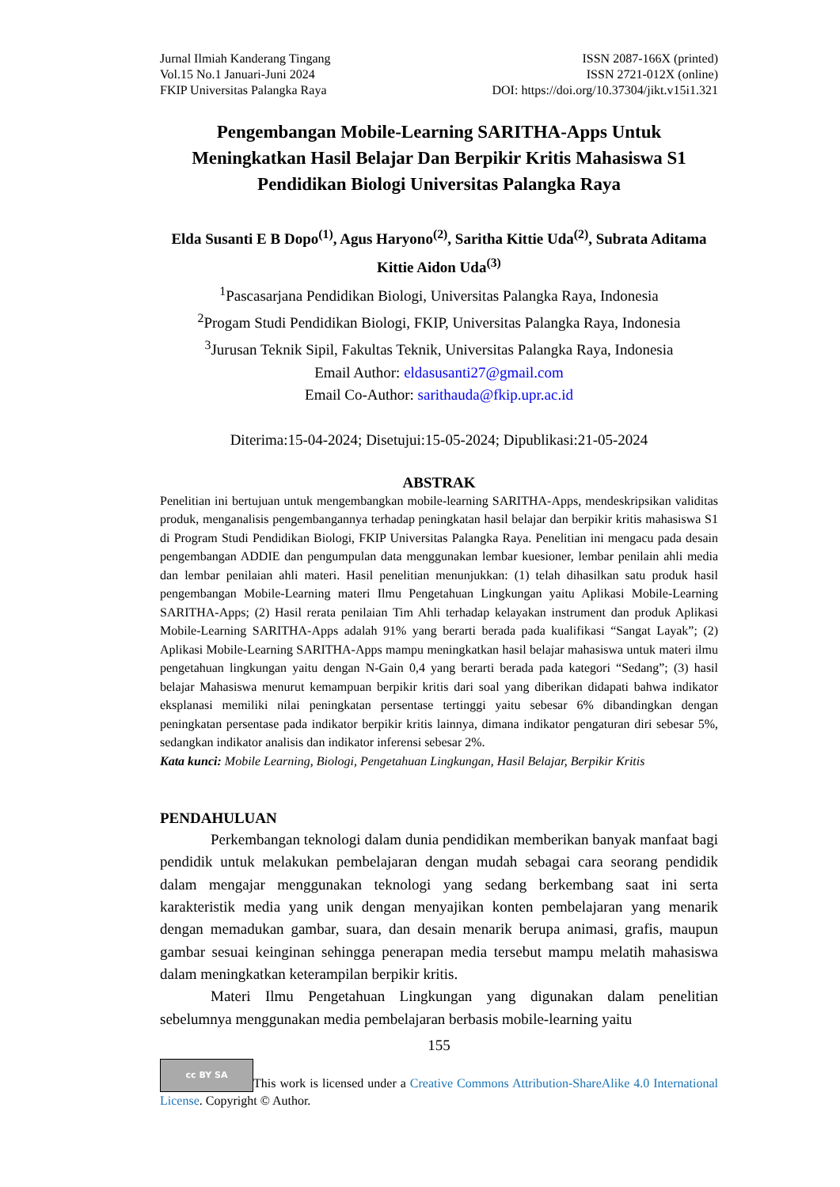Jurnal Ilmiah Kanderang Tingang
Vol.15 No.1 Januari-Juni 2024
FKIP Universitas Palangka Raya
ISSN 2087-166X (printed)
ISSN 2721-012X (online)
DOI: https://doi.org/10.37304/jikt.v15i1.321
Pengembangan Mobile-Learning SARITHA-Apps Untuk Meningkatkan Hasil Belajar Dan Berpikir Kritis Mahasiswa S1 Pendidikan Biologi Universitas Palangka Raya
Elda Susanti E B Dopo<sup>(1)</sup>, Agus Haryono<sup>(2)</sup>, Saritha Kittie Uda<sup>(2)</sup>, Subrata Aditama Kittie Aidon Uda<sup>(3)</sup>
<sup>1</sup> Pascasarjana Pendidikan Biologi, Universitas Palangka Raya, Indonesia
<sup>2</sup> Progam Studi Pendidikan Biologi, FKIP, Universitas Palangka Raya, Indonesia
<sup>3</sup> Jurusan Teknik Sipil, Fakultas Teknik, Universitas Palangka Raya, Indonesia
Email Author: eldasusanti27@gmail.com
Email Co-Author: sarithauda@fkip.upr.ac.id
Diterima:15-04-2024; Disetujui:15-05-2024; Dipublikasi:21-05-2024
ABSTRAK
Penelitian ini bertujuan untuk mengembangkan mobile-learning SARITHA-Apps, mendeskripsikan validitas produk, menganalisis pengembangannya terhadap peningkatan hasil belajar dan berpikir kritis mahasiswa S1 di Program Studi Pendidikan Biologi, FKIP Universitas Palangka Raya. Penelitian ini mengacu pada desain pengembangan ADDIE dan pengumpulan data menggunakan lembar kuesioner, lembar penilain ahli media dan lembar penilaian ahli materi. Hasil penelitian menunjukkan: (1) telah dihasilkan satu produk hasil pengembangan Mobile-Learning materi Ilmu Pengetahuan Lingkungan yaitu Aplikasi Mobile-Learning SARITHA-Apps; (2) Hasil rerata penilaian Tim Ahli terhadap kelayakan instrument dan produk Aplikasi Mobile-Learning SARITHA-Apps adalah 91% yang berarti berada pada kualifikasi “Sangat Layak”; (2) Aplikasi Mobile-Learning SARITHA-Apps mampu meningkatkan hasil belajar mahasiswa untuk materi ilmu pengetahuan lingkungan yaitu dengan N-Gain 0,4 yang berarti berada pada kategori “Sedang”; (3) hasil belajar Mahasiswa menurut kemampuan berpikir kritis dari soal yang diberikan didapati bahwa indikator eksplanasi memiliki nilai peningkatan persentase tertinggi yaitu sebesar 6% dibandingkan dengan peningkatan persentase pada indikator berpikir kritis lainnya, dimana indikator pengaturan diri sebesar 5%, sedangkan indikator analisis dan indikator inferensi sebesar 2%.
Kata kunci: Mobile Learning, Biologi, Pengetahuan Lingkungan, Hasil Belajar, Berpikir Kritis
PENDAHULUAN
Perkembangan teknologi dalam dunia pendidikan memberikan banyak manfaat bagi pendidik untuk melakukan pembelajaran dengan mudah sebagai cara seorang pendidik dalam mengajar menggunakan teknologi yang sedang berkembang saat ini serta karakteristik media yang unik dengan menyajikan konten pembelajaran yang menarik dengan memadukan gambar, suara, dan desain menarik berupa animasi, grafis, maupun gambar sesuai keinginan sehingga penerapan media tersebut mampu melatih mahasiswa dalam meningkatkan keterampilan berpikir kritis.
Materi Ilmu Pengetahuan Lingkungan yang digunakan dalam penelitian sebelumnya menggunakan media pembelajaran berbasis mobile-learning yaitu
155
cc BY SA This work is licensed under a Creative Commons Attribution-ShareAlike 4.0 International License. Copyright © Author.